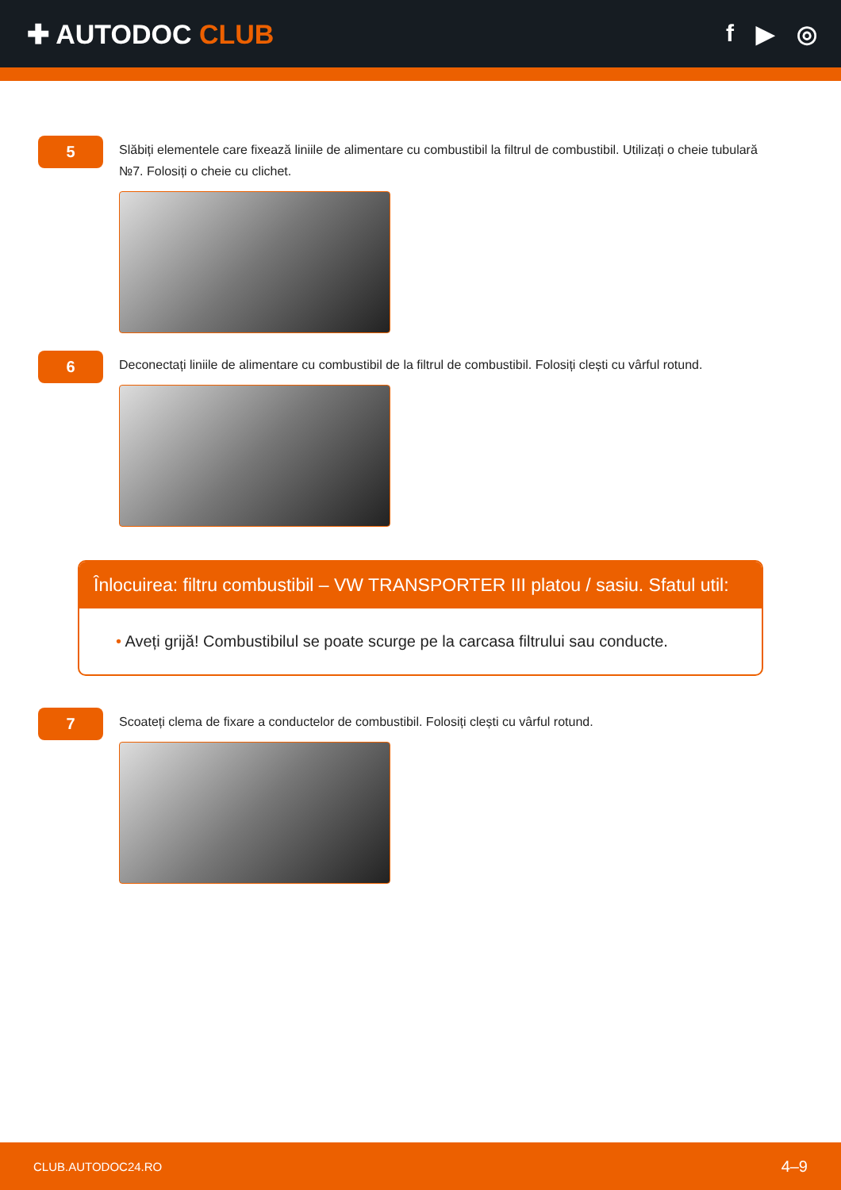✚ AUTODOC CLUB f ▶ ◎
5
Slăbiți elementele care fixează liniile de alimentare cu combustibil la filtrul de combustibil. Utilizați o cheie tubulară №7. Folosiți o cheie cu clichet.
6
Deconectați liniile de alimentare cu combustibil de la filtrul de combustibil. Folosiți clești cu vârful rotund.
Înlocuirea: filtru combustibil – VW TRANSPORTER III platou / sasiu. Sfatul util:
• Aveți grijă! Combustibilul se poate scurge pe la carcasa filtrului sau conducte.
7
Scoateți clema de fixare a conductelor de combustibil. Folosiți clești cu vârful rotund.
CLUB.AUTODOC24.RO 4–9